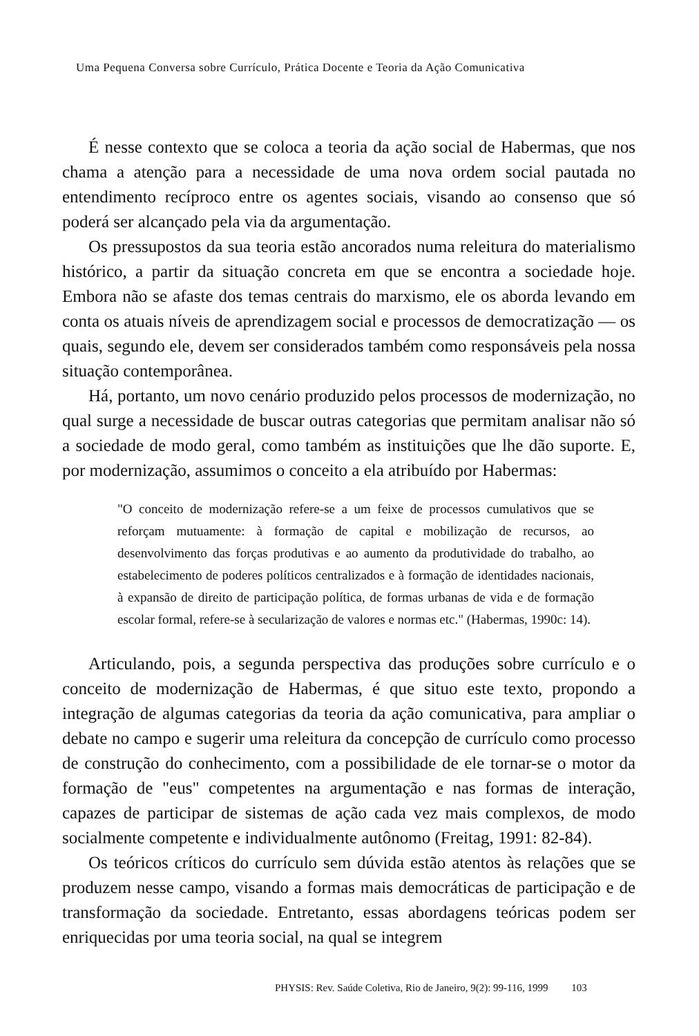Uma Pequena Conversa sobre Currículo, Prática Docente e Teoria da Ação Comunicativa
É nesse contexto que se coloca a teoria da ação social de Habermas, que nos chama a atenção para a necessidade de uma nova ordem social pautada no entendimento recíproco entre os agentes sociais, visando ao consenso que só poderá ser alcançado pela via da argumentação.
Os pressupostos da sua teoria estão ancorados numa releitura do materialismo histórico, a partir da situação concreta em que se encontra a sociedade hoje. Embora não se afaste dos temas centrais do marxismo, ele os aborda levando em conta os atuais níveis de aprendizagem social e processos de democratização — os quais, segundo ele, devem ser considerados também como responsáveis pela nossa situação contemporânea.
Há, portanto, um novo cenário produzido pelos processos de modernização, no qual surge a necessidade de buscar outras categorias que permitam analisar não só a sociedade de modo geral, como também as instituições que lhe dão suporte. E, por modernização, assumimos o conceito a ela atribuído por Habermas:
"O conceito de modernização refere-se a um feixe de processos cumulativos que se reforçam mutuamente: à formação de capital e mobilização de recursos, ao desenvolvimento das forças produtivas e ao aumento da produtividade do trabalho, ao estabelecimento de poderes políticos centralizados e à formação de identidades nacionais, à expansão de direito de participação política, de formas urbanas de vida e de formação escolar formal, refere-se à secularização de valores e normas etc." (Habermas, 1990c: 14).
Articulando, pois, a segunda perspectiva das produções sobre currículo e o conceito de modernização de Habermas, é que situo este texto, propondo a integração de algumas categorias da teoria da ação comunicativa, para ampliar o debate no campo e sugerir uma releitura da concepção de currículo como processo de construção do conhecimento, com a possibilidade de ele tornar-se o motor da formação de "eus" competentes na argumentação e nas formas de interação, capazes de participar de sistemas de ação cada vez mais complexos, de modo socialmente competente e individualmente autônomo (Freitag, 1991: 82-84).
Os teóricos críticos do currículo sem dúvida estão atentos às relações que se produzem nesse campo, visando a formas mais democráticas de participação e de transformação da sociedade. Entretanto, essas abordagens teóricas podem ser enriquecidas por uma teoria social, na qual se integrem
PHYSIS: Rev. Saúde Coletiva, Rio de Janeiro, 9(2): 99-116, 1999 103